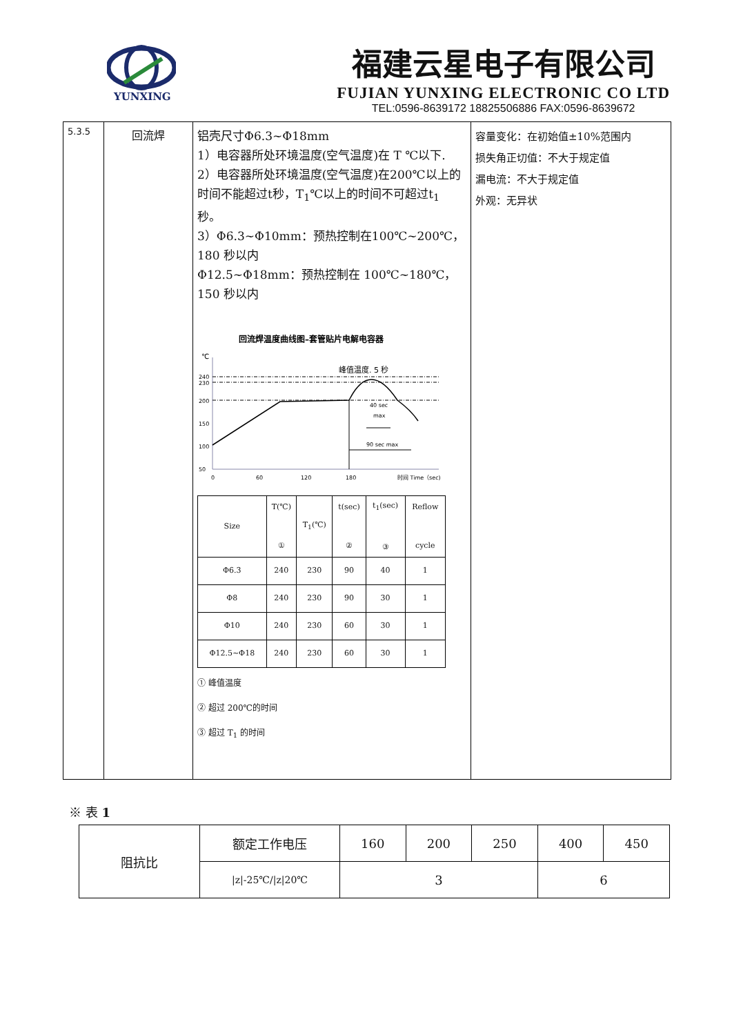YUNXING
福建云星电子有限公司
FUJIAN YUNXING ELECTRONIC CO LTD
TEL:0596-8639172 18825506886 FAX:0596-8639672
| 5.3.5 | 回流焊 | 铝壳尺寸Φ6.3~Φ18mm 1）电容器所处环境温度(空气温度)在 T ℃以下. 2）电容器所处环境温度(空气温度)在200℃以上的时间不能超过t秒，T<sub>1</sub>℃以上的时间不可超过t<sub>1</sub> 秒。 3）Φ6.3~Φ10mm：预热控制在100℃~200℃，180 秒以内 Φ12.5~Φ18mm：预热控制在 100℃~180℃，150 秒以内 回流焊温度曲线图–套管贴片电解电容器 ℃ 峰值温度. 5 秒 50 100 150 200 230 240 90 sec max 40 sec max 0 60 120 180 时间 Time（sec) / Size / T(℃) ① / T<sub>1</sub>(℃) / t(sec) ② / t<sub>1</sub>(sec) ③ / Reflow cycle / / Φ6.3 / 240 / 230 / 90 / 40 / 1 / / Φ8 / 240 / 230 / 90 / 30 / 1 / / Φ10 / 240 / 230 / 60 / 30 / 1 / / Φ12.5~Φ18 / 240 / 230 / 60 / 30 / 1 / ① 峰值温度 ② 超过 200℃的时间 ③ 超过 T<sub>1</sub> 的时间 | 容量变化：在初始值±10%范围内 损失角正切值：不大于规定值 漏电流：不大于规定值 外观：无异状 |
※ 表 1
| 阻抗比 | 额定工作电压 | 160 | 200 | 250 | 400 | 450 |
| | /z/-25℃//z/20℃ | 3 | | | 6 | |